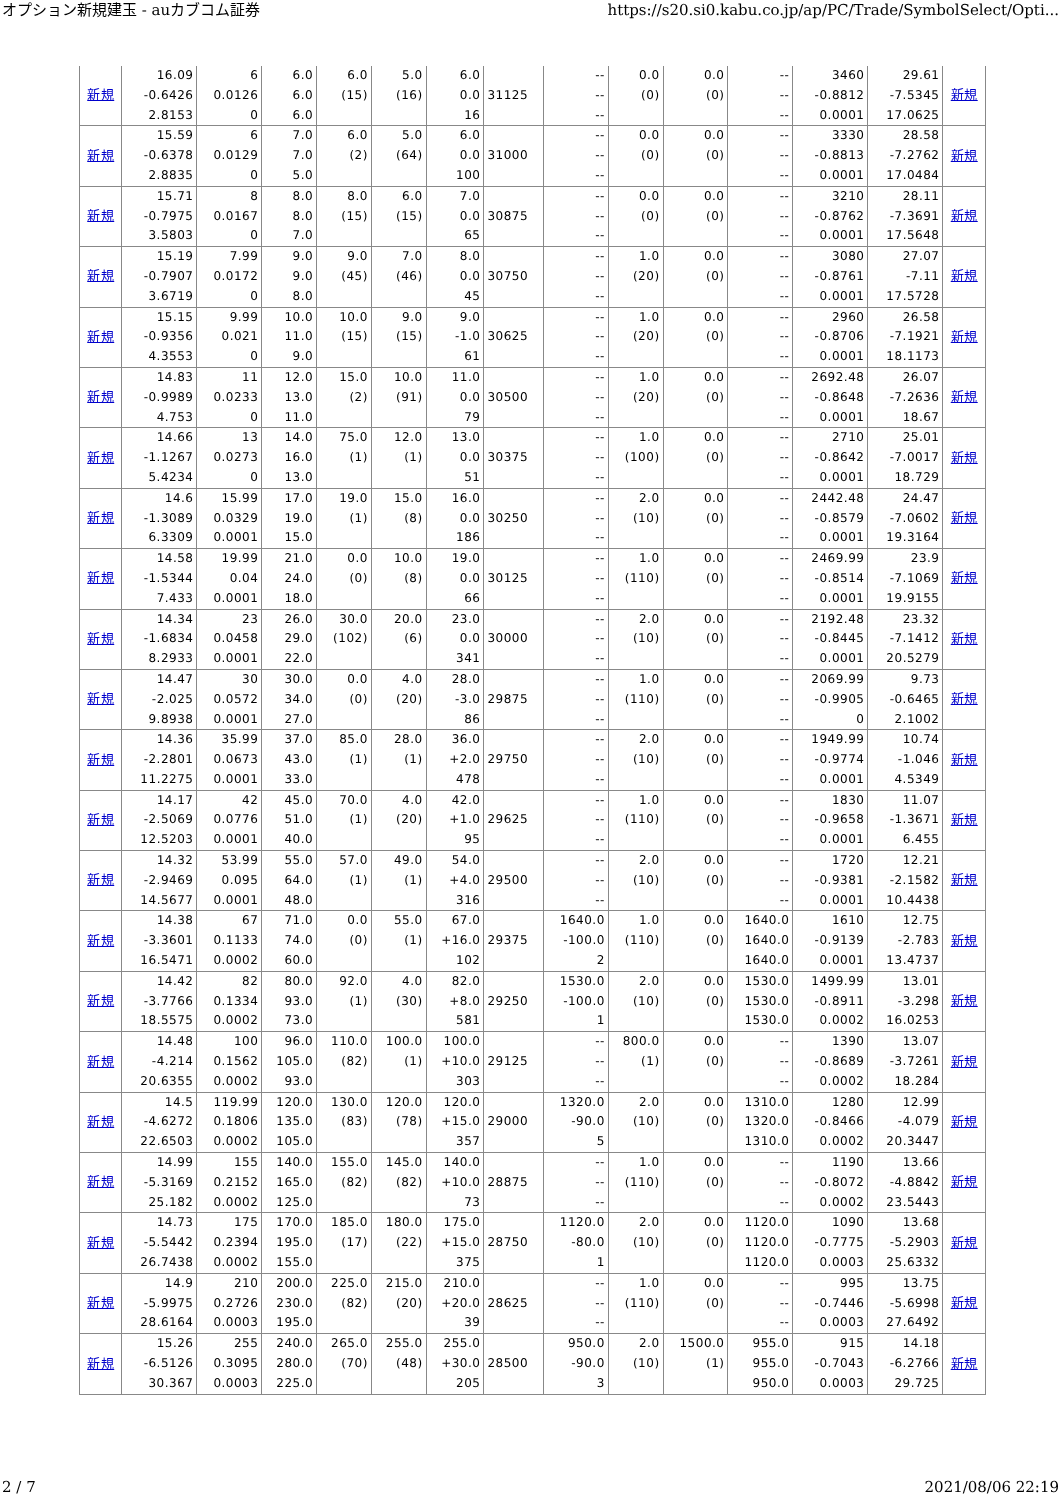オプション新規建玉 - auカブコム証券 https://s20.si0.kabu.co.jp/ap/PC/Trade/SymbolSelect/Opti...
| 新規 | 16.09 -0.6426 2.8153 | 6 0.0126 0 | 6.0 6.0 6.0 | 6.0 (15) | 5.0 (16) | 6.0 0.0 16 | 31125 | -- -- -- | 0.0 (0) | 0.0 (0) | -- -- -- | 3460 -0.8812 0.0001 | 29.61 -7.5345 17.0625 | 新規 |
| 新規 | 15.59 -0.6378 2.8835 | 6 0.0129 0 | 7.0 7.0 5.0 | 6.0 (2) | 5.0 (64) | 6.0 0.0 100 | 31000 | -- -- -- | 0.0 (0) | 0.0 (0) | -- -- -- | 3330 -0.8813 0.0001 | 28.58 -7.2762 17.0484 | 新規 |
| 新規 | 15.71 -0.7975 3.5803 | 8 0.0167 0 | 8.0 8.0 7.0 | 8.0 (15) | 6.0 (15) | 7.0 0.0 65 | 30875 | -- -- -- | 0.0 (0) | 0.0 (0) | -- -- -- | 3210 -0.8762 0.0001 | 28.11 -7.3691 17.5648 | 新規 |
| 新規 | 15.19 -0.7907 3.6719 | 7.99 0.0172 0 | 9.0 9.0 8.0 | 9.0 (45) | 7.0 (46) | 8.0 0.0 45 | 30750 | -- -- -- | 1.0 (20) | 0.0 (0) | -- -- -- | 3080 -0.8761 0.0001 | 27.07 -7.11 17.5728 | 新規 |
| 新規 | 15.15 -0.9356 4.3553 | 9.99 0.021 0 | 10.0 11.0 9.0 | 10.0 (15) | 9.0 (15) | 9.0 -1.0 61 | 30625 | -- -- -- | 1.0 (20) | 0.0 (0) | -- -- -- | 2960 -0.8706 0.0001 | 26.58 -7.1921 18.1173 | 新規 |
| 新規 | 14.83 -0.9989 4.753 | 11 0.0233 0 | 12.0 13.0 11.0 | 15.0 (2) | 10.0 (91) | 11.0 0.0 79 | 30500 | -- -- -- | 1.0 (20) | 0.0 (0) | -- -- -- | 2692.48 -0.8648 0.0001 | 26.07 -7.2636 18.67 | 新規 |
| 新規 | 14.66 -1.1267 5.4234 | 13 0.0273 0 | 14.0 16.0 13.0 | 75.0 (1) | 12.0 (1) | 13.0 0.0 51 | 30375 | -- -- -- | 1.0 (100) | 0.0 (0) | -- -- -- | 2710 -0.8642 0.0001 | 25.01 -7.0017 18.729 | 新規 |
| 新規 | 14.6 -1.3089 6.3309 | 15.99 0.0329 0.0001 | 17.0 19.0 15.0 | 19.0 (1) | 15.0 (8) | 16.0 0.0 186 | 30250 | -- -- -- | 2.0 (10) | 0.0 (0) | -- -- -- | 2442.48 -0.8579 0.0001 | 24.47 -7.0602 19.3164 | 新規 |
| 新規 | 14.58 -1.5344 7.433 | 19.99 0.04 0.0001 | 21.0 24.0 18.0 | 0.0 (0) | 10.0 (8) | 19.0 0.0 66 | 30125 | -- -- -- | 1.0 (110) | 0.0 (0) | -- -- -- | 2469.99 -0.8514 0.0001 | 23.9 -7.1069 19.9155 | 新規 |
| 新規 | 14.34 -1.6834 8.2933 | 23 0.0458 0.0001 | 26.0 29.0 22.0 | 30.0 (102) | 20.0 (6) | 23.0 0.0 341 | 30000 | -- -- -- | 2.0 (10) | 0.0 (0) | -- -- -- | 2192.48 -0.8445 0.0001 | 23.32 -7.1412 20.5279 | 新規 |
| 新規 | 14.47 -2.025 9.8938 | 30 0.0572 0.0001 | 30.0 34.0 27.0 | 0.0 (0) | 4.0 (20) | 28.0 -3.0 86 | 29875 | -- -- -- | 1.0 (110) | 0.0 (0) | -- -- -- | 2069.99 -0.9905 0 | 9.73 -0.6465 2.1002 | 新規 |
| 新規 | 14.36 -2.2801 11.2275 | 35.99 0.0673 0.0001 | 37.0 43.0 33.0 | 85.0 (1) | 28.0 (1) | 36.0 +2.0 478 | 29750 | -- -- -- | 2.0 (10) | 0.0 (0) | -- -- -- | 1949.99 -0.9774 0.0001 | 10.74 -1.046 4.5349 | 新規 |
| 新規 | 14.17 -2.5069 12.5203 | 42 0.0776 0.0001 | 45.0 51.0 40.0 | 70.0 (1) | 4.0 (20) | 42.0 +1.0 95 | 29625 | -- -- -- | 1.0 (110) | 0.0 (0) | -- -- -- | 1830 -0.9658 0.0001 | 11.07 -1.3671 6.455 | 新規 |
| 新規 | 14.32 -2.9469 14.5677 | 53.99 0.095 0.0001 | 55.0 64.0 48.0 | 57.0 (1) | 49.0 (1) | 54.0 +4.0 316 | 29500 | -- -- -- | 2.0 (10) | 0.0 (0) | -- -- -- | 1720 -0.9381 0.0001 | 12.21 -2.1582 10.4438 | 新規 |
| 新規 | 14.38 -3.3601 16.5471 | 67 0.1133 0.0002 | 71.0 74.0 60.0 | 0.0 (0) | 55.0 (1) | 67.0 +16.0 102 | 29375 | 1640.0 -100.0 2 | 1.0 (110) | 0.0 (0) | 1640.0 1640.0 1640.0 | 1610 -0.9139 0.0001 | 12.75 -2.783 13.4737 | 新規 |
| 新規 | 14.42 -3.7766 18.5575 | 82 0.1334 0.0002 | 80.0 93.0 73.0 | 92.0 (1) | 4.0 (30) | 82.0 +8.0 581 | 29250 | 1530.0 -100.0 1 | 2.0 (10) | 0.0 (0) | 1530.0 1530.0 1530.0 | 1499.99 -0.8911 0.0002 | 13.01 -3.298 16.0253 | 新規 |
| 新規 | 14.48 -4.214 20.6355 | 100 0.1562 0.0002 | 96.0 105.0 93.0 | 110.0 (82) | 100.0 (1) | 100.0 +10.0 303 | 29125 | -- -- -- | 800.0 (1) | 0.0 (0) | -- -- -- | 1390 -0.8689 0.0002 | 13.07 -3.7261 18.284 | 新規 |
| 新規 | 14.5 -4.6272 22.6503 | 119.99 0.1806 0.0002 | 120.0 135.0 105.0 | 130.0 (83) | 120.0 (78) | 120.0 +15.0 357 | 29000 | 1320.0 -90.0 5 | 2.0 (10) | 0.0 (0) | 1310.0 1320.0 1310.0 | 1280 -0.8466 0.0002 | 12.99 -4.079 20.3447 | 新規 |
| 新規 | 14.99 -5.3169 25.182 | 155 0.2152 0.0002 | 140.0 165.0 125.0 | 155.0 (82) | 145.0 (82) | 140.0 +10.0 73 | 28875 | -- -- -- | 1.0 (110) | 0.0 (0) | -- -- -- | 1190 -0.8072 0.0002 | 13.66 -4.8842 23.5443 | 新規 |
| 新規 | 14.73 -5.5442 26.7438 | 175 0.2394 0.0002 | 170.0 195.0 155.0 | 185.0 (17) | 180.0 (22) | 175.0 +15.0 375 | 28750 | 1120.0 -80.0 1 | 2.0 (10) | 0.0 (0) | 1120.0 1120.0 1120.0 | 1090 -0.7775 0.0003 | 13.68 -5.2903 25.6332 | 新規 |
| 新規 | 14.9 -5.9975 28.6164 | 210 0.2726 0.0003 | 200.0 230.0 195.0 | 225.0 (82) | 215.0 (20) | 210.0 +20.0 39 | 28625 | -- -- -- | 1.0 (110) | 0.0 (0) | -- -- -- | 995 -0.7446 0.0003 | 13.75 -5.6998 27.6492 | 新規 |
| 新規 | 15.26 -6.5126 30.367 | 255 0.3095 0.0003 | 240.0 280.0 225.0 | 265.0 (70) | 255.0 (48) | 255.0 +30.0 205 | 28500 | 950.0 -90.0 3 | 2.0 (10) | 1500.0 (1) | 955.0 955.0 950.0 | 915 -0.7043 0.0003 | 14.18 -6.2766 29.725 | 新規 |
2 / 7 2021/08/06 22:19